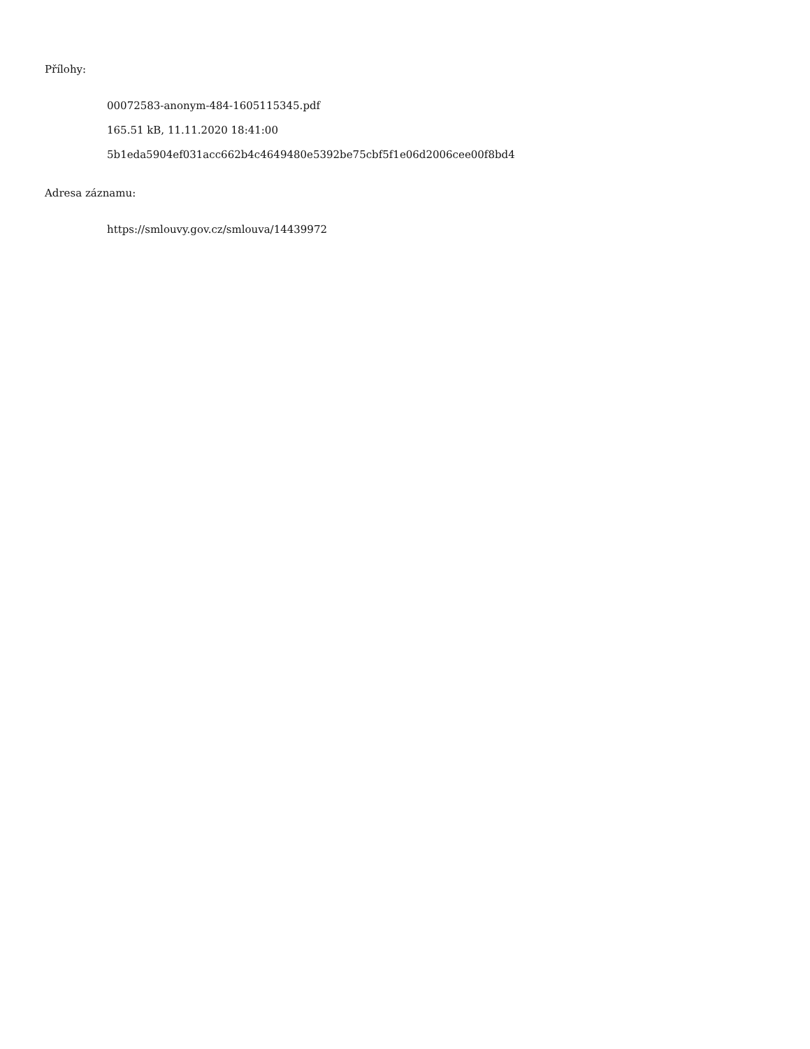Přílohy:
00072583-anonym-484-1605115345.pdf
165.51 kB, 11.11.2020 18:41:00
5b1eda5904ef031acc662b4c4649480e5392be75cbf5f1e06d2006cee00f8bd4
Adresa záznamu:
https://smlouvy.gov.cz/smlouva/14439972